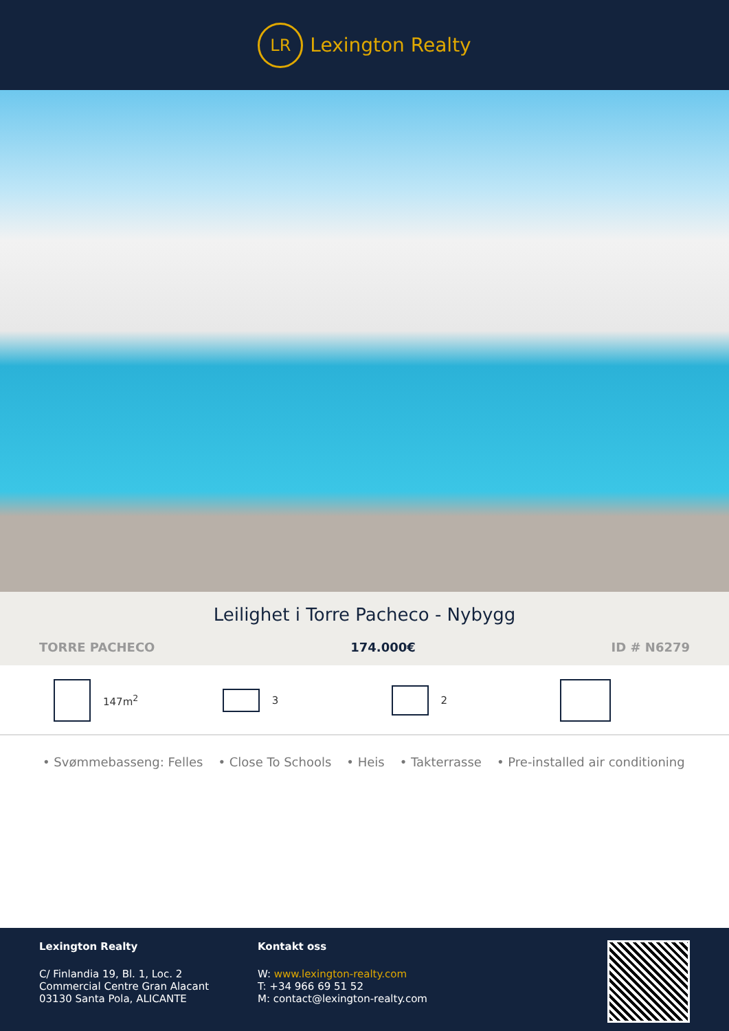LR
Lexington Realty
Leilighet i Torre Pacheco - Nybygg
TORRE PACHECO 174.000€ ID # N6279
147m<sup>2</sup> 3 2
• Svømmebasseng: Felles • Close To Schools • Heis • Takterrasse • Pre-installed air conditioning
Lexington Realty
C/ Finlandia 19, Bl. 1, Loc. 2
Commercial Centre Gran Alacant
03130 Santa Pola, ALICANTE
Kontakt oss
W: www.lexington-realty.com
T: +34 966 69 51 52
M: contact@lexington-realty.com